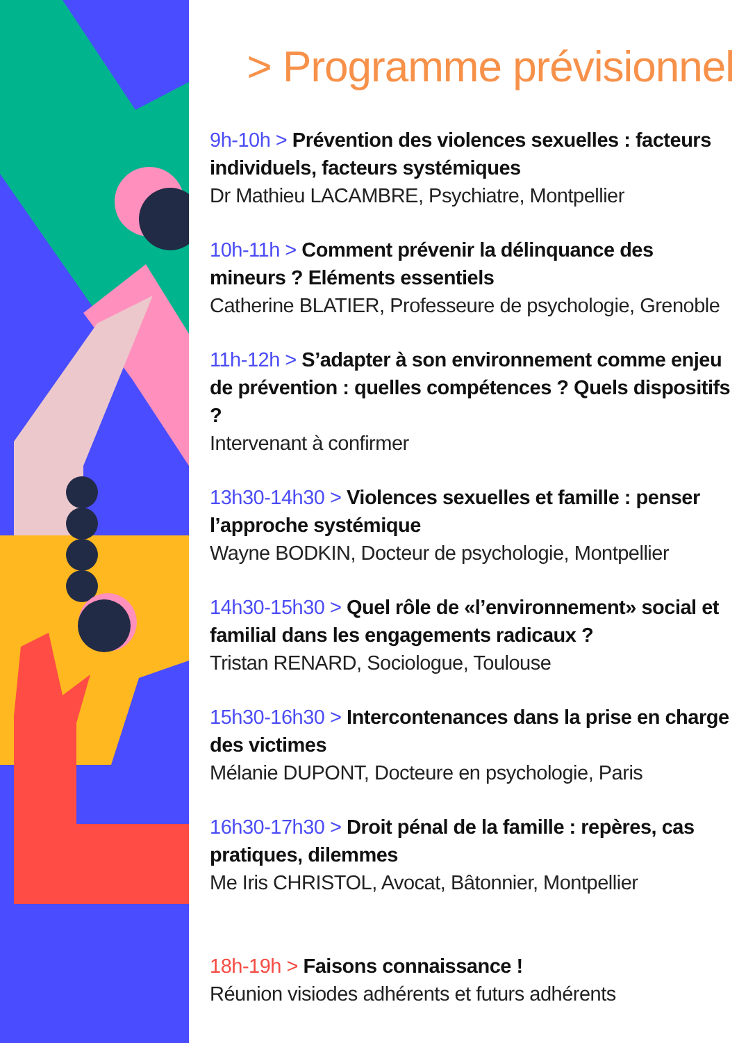> Programme prévisionnel
9h-10h > Prévention des violences sexuelles : facteurs individuels, facteurs systémiques
Dr Mathieu LACAMBRE, Psychiatre, Montpellier
10h-11h > Comment prévenir la délinquance des mineurs ? Eléments essentiels
Catherine BLATIER, Professeure de psychologie, Grenoble
11h-12h > S’adapter à son environnement comme enjeu de prévention : quelles compétences ? Quels dispositifs ?
Intervenant à confirmer
13h30-14h30 > Violences sexuelles et famille : penser l’approche systémique
Wayne BODKIN, Docteur de psychologie, Montpellier
14h30-15h30 > Quel rôle de «l’environnement» social et familial dans les engagements radicaux ?
Tristan RENARD, Sociologue, Toulouse
15h30-16h30 > Intercontenances dans la prise en charge des victimes
Mélanie DUPONT, Docteure en psychologie, Paris
16h30-17h30 > Droit pénal de la famille : repères, cas pratiques, dilemmes
Me Iris CHRISTOL, Avocat, Bâtonnier, Montpellier
18h-19h > Faisons connaissance !
Réunion visiodes adhérents et futurs adhérents